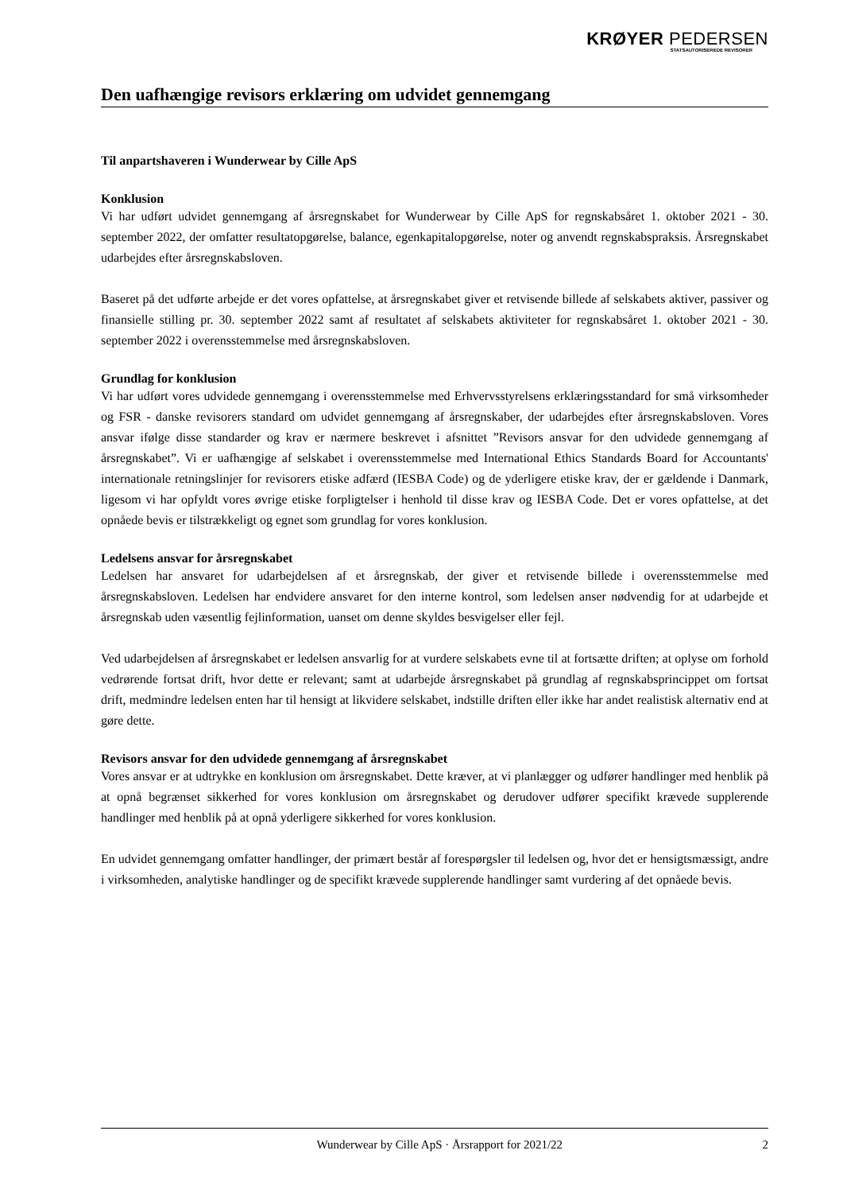KRØYER PEDERSEN
STATSAUTORISEREDE REVISORER
Den uafhængige revisors erklæring om udvidet gennemgang
Til anpartshaveren i Wunderwear by Cille ApS
Konklusion
Vi har udført udvidet gennemgang af årsregnskabet for Wunderwear by Cille ApS for regnskabsåret 1. oktober 2021 - 30. september 2022, der omfatter resultatopgørelse, balance, egenkapitalopgørelse, noter og anvendt regnskabspraksis. Årsregnskabet udarbejdes efter årsregnskabsloven.
Baseret på det udførte arbejde er det vores opfattelse, at årsregnskabet giver et retvisende billede af selskabets aktiver, passiver og finansielle stilling pr. 30. september 2022 samt af resultatet af selskabets aktiviteter for regnskabsåret 1. oktober 2021 - 30. september 2022 i overensstemmelse med årsregnskabsloven.
Grundlag for konklusion
Vi har udført vores udvidede gennemgang i overensstemmelse med Erhvervsstyrelsens erklæringsstandard for små virksomheder og FSR - danske revisorers standard om udvidet gennemgang af årsregnskaber, der udarbejdes efter årsregnskabsloven. Vores ansvar ifølge disse standarder og krav er nærmere beskrevet i afsnittet ”Revisors ansvar for den udvidede gennemgang af årsregnskabet”. Vi er uafhængige af selskabet i overensstemmelse med International Ethics Standards Board for Accountants' internationale retningslinjer for revisorers etiske adfærd (IESBA Code) og de yderligere etiske krav, der er gældende i Danmark, ligesom vi har opfyldt vores øvrige etiske forpligtelser i henhold til disse krav og IESBA Code. Det er vores opfattelse, at det opnåede bevis er tilstrækkeligt og egnet som grundlag for vores konklusion.
Ledelsens ansvar for årsregnskabet
Ledelsen har ansvaret for udarbejdelsen af et årsregnskab, der giver et retvisende billede i overensstemmelse med årsregnskabsloven. Ledelsen har endvidere ansvaret for den interne kontrol, som ledelsen anser nødvendig for at udarbejde et årsregnskab uden væsentlig fejlinformation, uanset om denne skyldes besvigelser eller fejl.
Ved udarbejdelsen af årsregnskabet er ledelsen ansvarlig for at vurdere selskabets evne til at fortsætte driften; at oplyse om forhold vedrørende fortsat drift, hvor dette er relevant; samt at udarbejde årsregnskabet på grundlag af regnskabsprincippet om fortsat drift, medmindre ledelsen enten har til hensigt at likvidere selskabet, indstille driften eller ikke har andet realistisk alternativ end at gøre dette.
Revisors ansvar for den udvidede gennemgang af årsregnskabet
Vores ansvar er at udtrykke en konklusion om årsregnskabet. Dette kræver, at vi planlægger og udfører handlinger med henblik på at opnå begrænset sikkerhed for vores konklusion om årsregnskabet og derudover udfører specifikt krævede supplerende handlinger med henblik på at opnå yderligere sikkerhed for vores konklusion.
En udvidet gennemgang omfatter handlinger, der primært består af forespørgsler til ledelsen og, hvor det er hensigtsmæssigt, andre i virksomheden, analytiske handlinger og de specifikt krævede supplerende handlinger samt vurdering af det opnåede bevis.
Wunderwear by Cille ApS · Årsrapport for 2021/22 2